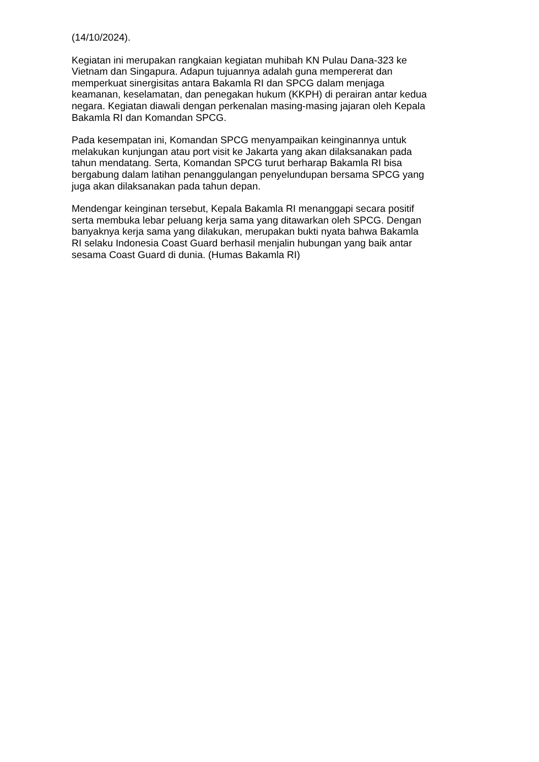(14/10/2024).
Kegiatan ini merupakan rangkaian kegiatan muhibah KN Pulau Dana-323 ke
Vietnam dan Singapura. Adapun tujuannya adalah guna mempererat dan
memperkuat sinergisitas antara Bakamla RI dan SPCG dalam menjaga
keamanan, keselamatan, dan penegakan hukum (KKPH) di perairan antar kedua
negara. Kegiatan diawali dengan perkenalan masing-masing jajaran oleh Kepala
Bakamla RI dan Komandan SPCG.
Pada kesempatan ini, Komandan SPCG menyampaikan keinginannya untuk
melakukan kunjungan atau port visit ke Jakarta yang akan dilaksanakan pada
tahun mendatang. Serta, Komandan SPCG turut berharap Bakamla RI bisa
bergabung dalam latihan penanggulangan penyelundupan bersama SPCG yang
juga akan dilaksanakan pada tahun depan.
Mendengar keinginan tersebut, Kepala Bakamla RI menanggapi secara positif
serta membuka lebar peluang kerja sama yang ditawarkan oleh SPCG. Dengan
banyaknya kerja sama yang dilakukan, merupakan bukti nyata bahwa Bakamla
RI selaku Indonesia Coast Guard berhasil menjalin hubungan yang baik antar
sesama Coast Guard di dunia. (Humas Bakamla RI)